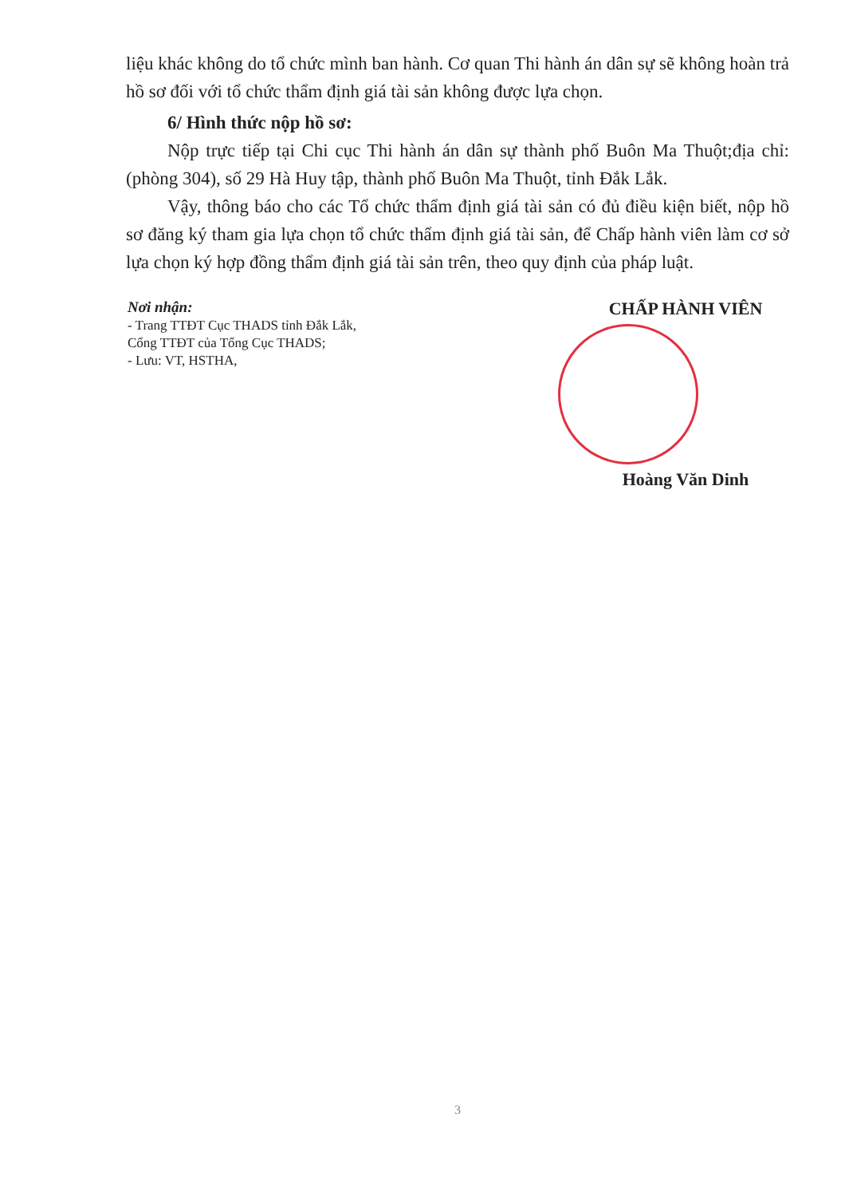liệu khác không do tổ chức mình ban hành. Cơ quan Thi hành án dân sự sẽ không hoàn trả hồ sơ đối với tổ chức thẩm định giá tài sản không được lựa chọn.
6/ Hình thức nộp hồ sơ:
Nộp trực tiếp tại Chi cục Thi hành án dân sự thành phố Buôn Ma Thuột;địa chỉ: (phòng 304), số 29 Hà Huy tập, thành phố Buôn Ma Thuột, tỉnh Đắk Lắk.
Vậy, thông báo cho các Tổ chức thẩm định giá tài sản có đủ điều kiện biết, nộp hồ sơ đăng ký tham gia lựa chọn tổ chức thẩm định giá tài sản, để Chấp hành viên làm cơ sở lựa chọn ký hợp đồng thẩm định giá tài sản trên, theo quy định của pháp luật.
Nơi nhận:
- Trang TTĐT Cục THADS tỉnh Đắk Lắk,
Cổng TTĐT của Tổng Cục THADS;
- Lưu: VT, HSTHA,
CHẤP HÀNH VIÊN
Hoàng Văn Dinh
3